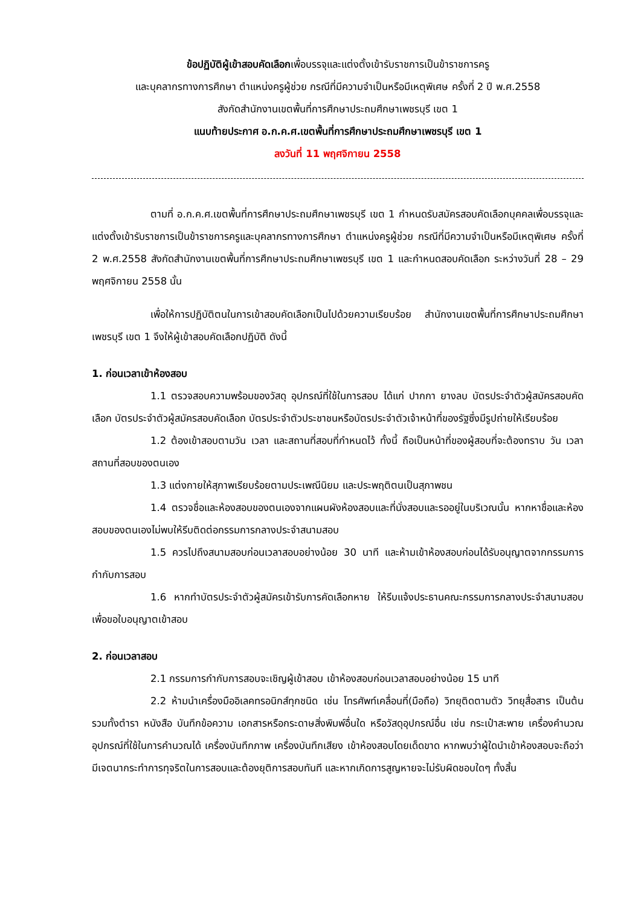ข้อปฏิบัติผู้เข้าสอบคัดเลือกเพื่อบรรจุและแต่งตั้งเข้ารับราชการเป็นข้าราชการครู
และบุคลากรทางการศึกษา ตำแหน่งครูผู้ช่วย กรณีที่มีความจำเป็นหรือมีเหตุพิเศษ ครั้งที่ 2 ปี พ.ศ.2558
สังกัดสำนักงานเขตพื้นที่การศึกษาประถมศึกษาเพชรบุรี เขต 1
แนบท้ายประกาศ อ.ก.ค.ศ.เขตพื้นที่การศึกษาประถมศึกษาเพชรบุรี เขต 1
ลงวันที่ 11 พฤศจิกายน 2558
ตามที่ อ.ก.ค.ศ.เขตพื้นที่การศึกษาประถมศึกษาเพชรบุรี เขต 1 กำหนดรับสมัครสอบคัดเลือกบุคคลเพื่อบรรจุและแต่งตั้งเข้ารับราชการเป็นข้าราชการครูและบุคลากรทางการศึกษา ตำแหน่งครูผู้ช่วย กรณีที่มีความจำเป็นหรือมีเหตุพิเศษ ครั้งที่ 2 พ.ศ.2558 สังกัดสำนักงานเขตพื้นที่การศึกษาประถมศึกษาเพชรบุรี เขต 1 และกำหนดสอบคัดเลือก ระหว่างวันที่ 28 – 29 พฤศจิกายน 2558 นั้น
เพื่อให้การปฏิบัติตนในการเข้าสอบคัดเลือกเป็นไปด้วยความเรียบร้อย สำนักงานเขตพื้นที่การศึกษาประถมศึกษาเพชรบุรี เขต 1 จึงให้ผู้เข้าสอบคัดเลือกปฏิบัติ ดังนี้
1. ก่อนเวลาเข้าห้องสอบ
1.1 ตรวจสอบความพร้อมของวัสดุ อุปกรณ์ที่ใช้ในการสอบ ได้แก่ ปากกา ยางลบ บัตรประจำตัวผู้สมัครสอบคัดเลือก บัตรประจำตัวผู้สมัครสอบคัดเลือก บัตรประจำตัวประชาชนหรือบัตรประจำตัวเจ้าหน้าที่ของรัฐซึ่งมีรูปถ่ายให้เรียบร้อย
1.2 ต้องเข้าสอบตามวัน เวลา และสถานที่สอบที่กำหนดไว้ ทั้งนี้ ถือเป็นหน้าที่ของผู้สอบที่จะต้องทราบ วัน เวลา สถานที่สอบของตนเอง
1.3 แต่งกายให้สุภาพเรียบร้อยตามประเพณีนิยม และประพฤติตนเป็นสุภาพชน
1.4 ตรวจชื่อและห้องสอบของตนเองจากแผนผังห้องสอบและที่นั่งสอบและรออยู่ในบริเวณนั้น หากหาชื่อและห้องสอบของตนเองไม่พบให้รีบติดต่อกรรมการกลางประจำสนามสอบ
1.5 ควรไปถึงสนามสอบก่อนเวลาสอบอย่างน้อย 30 นาที และห้ามเข้าห้องสอบก่อนได้รับอนุญาตจากกรรมการกำกับการสอบ
1.6 หากทำบัตรประจำตัวผู้สมัครเข้ารับการคัดเลือกหาย ให้รีบแจ้งประธานคณะกรรมการกลางประจำสนามสอบ เพื่อขอใบอนุญาตเข้าสอบ
2. ก่อนเวลาสอบ
2.1 กรรมการกำกับการสอบจะเชิญผู้เข้าสอบ เข้าห้องสอบก่อนเวลาสอบอย่างน้อย 15 นาที
2.2 ห้ามนำเครื่องมืออิเลคทรอนิกส์ทุกชนิด เช่น โทรศัพท์เคลื่อนที่(มือถือ) วิทยุติดตามตัว วิทยุสื่อสาร เป็นต้น รวมทั้งตำรา หนังสือ บันทึกข้อความ เอกสารหรือกระดาษสิ่งพิมพ์อื่นใด หรือวัสดุอุปกรณ์อื่น เช่น กระเป๋าสะพาย เครื่องคำนวณ อุปกรณ์ที่ใช้ในการคำนวณได้ เครื่องบันทึกภาพ เครื่องบันทึกเสียง เข้าห้องสอบโดยเด็ดขาด หากพบว่าผู้ใดนำเข้าห้องสอบจะถือว่ามีเจตนากระทำการทุจริตในการสอบและต้องยุติการสอบทันที และหากเกิดการสูญหายจะไม่รับผิดชอบใดๆ ทั้งสิ้น